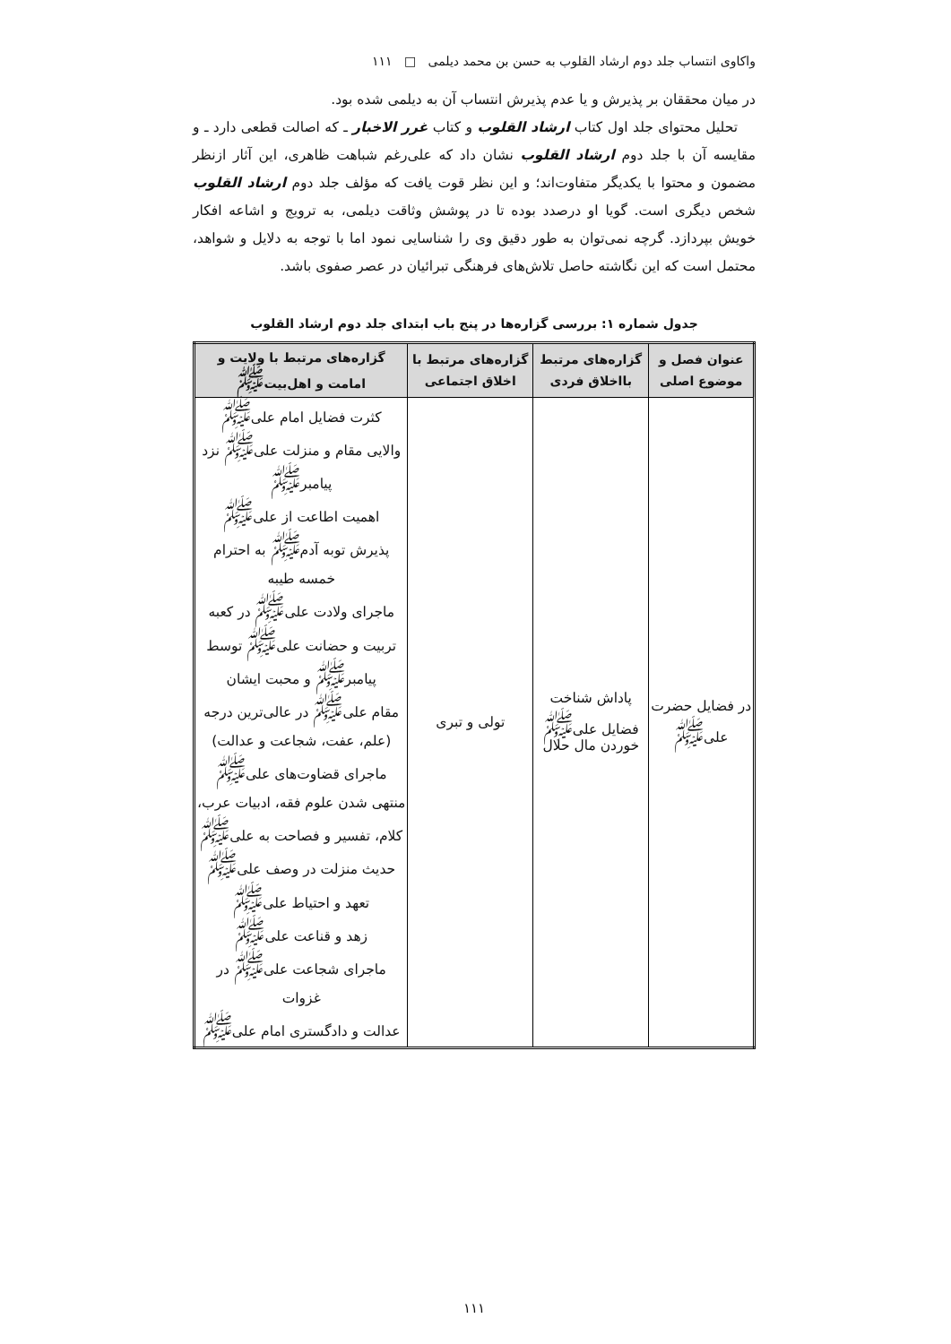واکاوی انتساب جلد دوم ارشاد القلوب به حسن بن محمد دیلمی □ ۱۱۱
در میان محققان بر پذیرش و یا عدم پذیرش انتساب آن به دیلمی شده بود.
تحلیل محتوای جلد اول کتاب ارشاد القلوب و کتاب غرر الاخبار ـ که اصالت قطعی دارد ـ و مقایسه آن با جلد دوم ارشاد القلوب نشان داد که علی‌رغم شباهت ظاهری، این آثار ازنظر مضمون و محتوا با یکدیگر متفاوت‌اند؛ و این نظر قوت یافت که مؤلف جلد دوم ارشاد القلوب شخص دیگری است. گویا او درصدد بوده تا در پوشش وثاقت دیلمی، به ترویج و اشاعه افکار خویش بپردازد. گرچه نمی‌توان به طور دقیق وی را شناسایی نمود اما با توجه به دلایل و شواهد، محتمل است که این نگاشته حاصل تلاش‌های فرهنگی تبرائیان در عصر صفوی باشد.
جدول شماره ۱: بررسی گزاره‌ها در پنج باب ابتدای جلد دوم ارشاد القلوب
| عنوان فصل و موضوع اصلی | گزاره‌های مرتبط بااخلاق فردی | گزاره‌های مرتبط با اخلاق اجتماعی | گزاره‌های مرتبط با ولایت و امامت و اهل‌بیت<sup>ﷺ</sup> |
| --- | --- | --- | --- |
| در فضایل حضرت علی<sup>ﷺ</sup> | پاداش شناخت فضایل علی<sup>ﷺ</sup> خوردن مال حلال | تولی و تبری | کثرت فضایل امام علی<sup>ﷺ</sup> والایی مقام و منزلت علی<sup>ﷺ</sup> نزد پیامبر<sup>ﷺ</sup> اهمیت اطاعت از علی<sup>ﷺ</sup> پذیرش توبه آدم<sup>ﷺ</sup> به احترام خمسه طیبه ماجرای ولادت علی<sup>ﷺ</sup> در کعبه تربیت و حضانت علی<sup>ﷺ</sup> توسط پیامبر<sup>ﷺ</sup> و محبت ایشان مقام علی<sup>ﷺ</sup> در عالی‌ترین درجه (علم، عفت، شجاعت و عدالت) ماجرای قضاوت‌های علی<sup>ﷺ</sup> منتهی شدن علوم فقه، ادبیات عرب، کلام، تفسیر و فصاحت به علی<sup>ﷺ</sup> حدیث منزلت در وصف علی<sup>ﷺ</sup> تعهد و احتیاط علی<sup>ﷺ</sup> زهد و قناعت علی<sup>ﷺ</sup> ماجرای شجاعت علی<sup>ﷺ</sup> در غزوات عدالت و دادگستری امام علی<sup>ﷺ</sup> |
۱۱۱